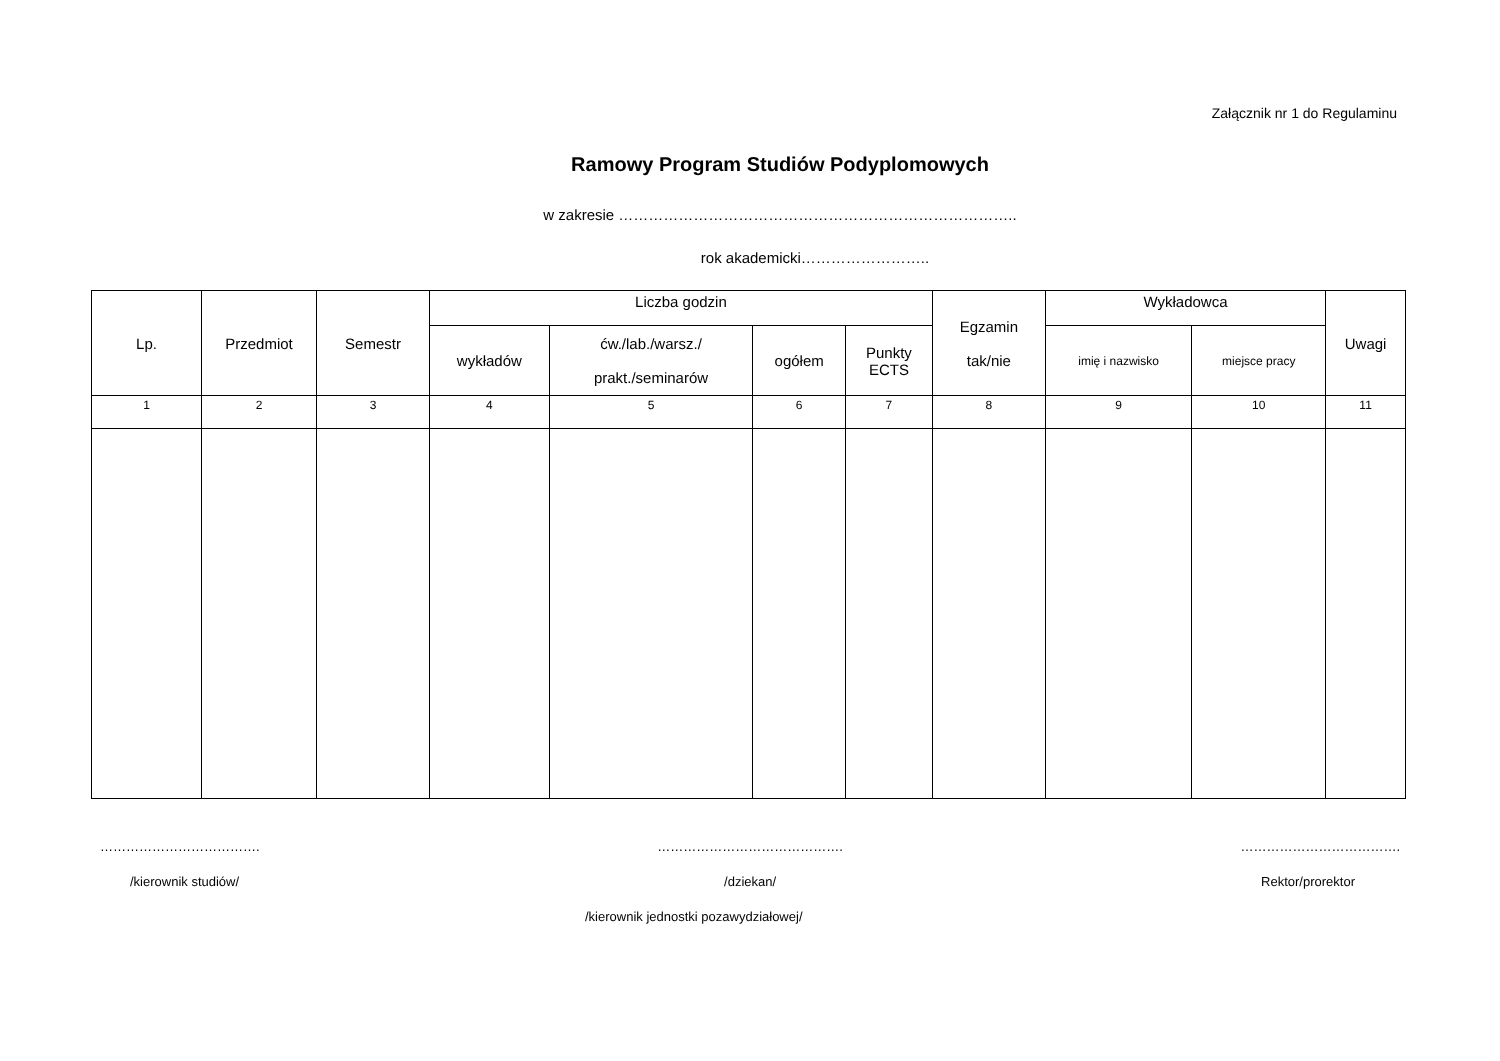Załącznik nr 1 do Regulaminu
Ramowy Program Studiów Podyplomowych
w zakresie ……………………………………………………………………..
rok akademicki……………………..
| Lp. | Przedmiot | Semestr | Liczba godzin | | | | Egzamin tak/nie | Wykładowca | | Uwagi |
| --- | --- | --- | --- | --- | --- | --- | --- | --- | --- | --- |
| | | | wykładów | ćw./lab./warsz./ prakt./seminarów | ogółem | Punkty ECTS | | imię i nazwisko | miejsce pracy | |
| 1 | 2 | 3 | 4 | 5 | 6 | 7 | 8 | 9 | 10 | 11 |
………………………………. ……………………………………. ……………………………….
/kierownik studiów/ /dziekan/ Rektor/prorektor
/kierownik jednostki pozawydziałowej/